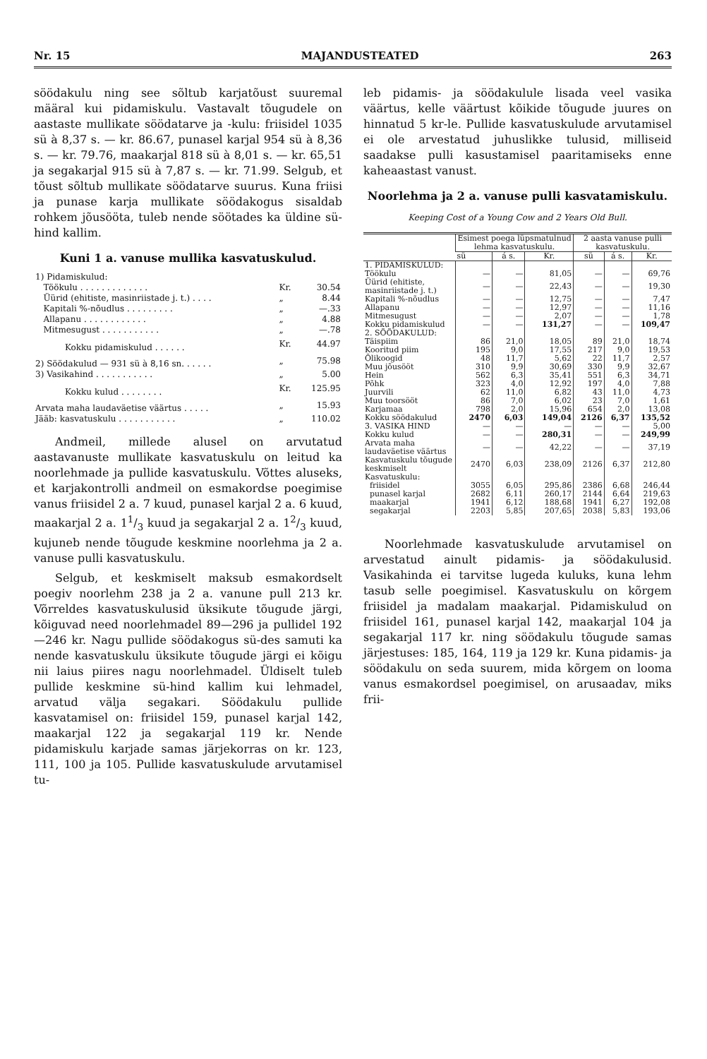Nr. 15 MAJANDUSTEATED 263
söödakulu ning see sõltub karjatõust suuremal määral kui pidamiskulu. Vastavalt tõugudele on aastaste mullikate söödatarve ja -kulu: friisidel 1035 sü à 8,37 s. — kr. 86.67, punasel karjal 954 sü à 8,36 s. — kr. 79.76, maakarjal 818 sü à 8,01 s. — kr. 65,51 ja segakarjal 915 sü à 7,87 s. — kr. 71.99. Selgub, et tõust sõltub mullikate söödatarve suurus. Kuna friisi ja punase karja mullikate söödakogus sisaldab rohkem jõusööta, tuleb nende söötades ka üldine sü-hind kallim.
Kuni 1 a. vanuse mullika kasvatuskulud.
| 1) Pidamiskulud: | | |
| Töökulu . . . . . . . . . . . . . | Kr. | 30.54 |
| Üürid (ehitiste, masinriistade j. t.) . . . . | „ | 8.44 |
| Kapitali %-nõudlus . . . . . . . . . | „ | —.33 |
| Allapanu . . . . . . . . . . . . | „ | 4.88 |
| Mitmesugust . . . . . . . . . . . | „ | —.78 |
| Kokku pidamiskulud . . . . . . | Kr. | 44.97 |
| 2) Söödakulud — 931 sü à 8,16 sn. . . . . . | „ | 75.98 |
| 3) Vasikahind . . . . . . . . . . . | „ | 5.00 |
| Kokku kulud . . . . . . . . | Kr. | 125.95 |
| Arvata maha laudaväetise väärtus . . . . . | „ | 15.93 |
| Jääb: kasvatuskulu . . . . . . . . . . . | „ | 110.02 |
Andmeil, millede alusel on arvutatud aastavanuste mullikate kasvatuskulu on leitud ka noorlehmade ja pullide kasvatuskulu. Võttes aluseks, et karjakontrolli andmeil on esmakordse poegimise vanus friisidel 2 a. 7 kuud, punasel karjal 2 a. 6 kuud, maakarjal 2 a. 11/3 kuud ja segakarjal 2 a. 12/3 kuud, kujuneb nende tõugude keskmine noorlehma ja 2 a. vanuse pulli kasvatuskulu.
Selgub, et keskmiselt maksub esmakordselt poegiv noorlehm 238 ja 2 a. vanune pull 213 kr. Võrreldes kasvatuskulusid üksikute tõugude järgi, kõiguvad need noorlehmadel 89—296 ja pullidel 192—246 kr. Nagu pullide söödakogus sü-des samuti ka nende kasvatuskulu üksikute tõugude järgi ei kõigu nii laius piires nagu noorlehmadel. Üldiselt tuleb pullide keskmine sü-hind kallim kui lehmadel, arvatud välja segakari. Söödakulu pullide kasvatamisel on: friisidel 159, punasel karjal 142, maakarjal 122 ja segakarjal 119 kr. Nende pidamiskulu karjade samas järjekorras on kr. 123, 111, 100 ja 105. Pullide kasvatuskulude arvutamisel tu-
leb pidamis- ja söödakulule lisada veel vasika väärtus, kelle väärtust kõikide tõugude juures on hinnatud 5 kr-le. Pullide kasvatuskulude arvutamisel ei ole arvestatud juhuslikke tulusid, milliseid saadakse pulli kasustamisel paaritamiseks enne kaheaastast vanust.
Noorlehma ja 2 a. vanuse pulli kasvatamiskulu.
Keeping Cost of a Young Cow and 2 Years Old Bull.
| | Esimest poega lüpsmatulnud lehma kasvatuskulu. | | | 2 aasta vanuse pulli kasvatuskulu. | | |
| --- | --- | --- | --- | --- | --- | --- |
| | sü | á s. | Kr. | sü | á s. | Kr. |
| 1. PIDAMISKULUD: | | | | | | |
| Töökulu | — | — | 81,05 | — | — | 69,76 |
| Üürid (ehitiste, masinriistade j. t.) | — | — | 22,43 | — | — | 19,30 |
| Kapitali %-nõudlus | — | — | 12,75 | — | — | 7,47 |
| Allapanu | — | — | 12,97 | — | — | 11,16 |
| Mitmesugust | — | — | 2,07 | — | — | 1,78 |
| Kokku pidamiskulud | — | — | 131,27 | — | — | 109,47 |
| 2. SÖÖDAKULUD: | | | | | | |
| Täispiim | 86 | 21,0 | 18,05 | 89 | 21,0 | 18,74 |
| Kooritud piim | 195 | 9,0 | 17,55 | 217 | 9,0 | 19,53 |
| Õlikoogid | 48 | 11,7 | 5,62 | 22 | 11,7 | 2,57 |
| Muu jõusööt | 310 | 9,9 | 30,69 | 330 | 9,9 | 32,67 |
| Hein | 562 | 6,3 | 35,41 | 551 | 6,3 | 34,71 |
| Põhk | 323 | 4,0 | 12,92 | 197 | 4,0 | 7,88 |
| Juurvili | 62 | 11,0 | 6,82 | 43 | 11,0 | 4,73 |
| Muu toorsööt | 86 | 7,0 | 6,02 | 23 | 7,0 | 1,61 |
| Karjamaa | 798 | 2,0 | 15,96 | 654 | 2,0 | 13,08 |
| Kokku söödakulud | 2470 | 6,03 | 149,04 | 2126 | 6,37 | 135,52 |
| 3. VASIKA HIND | — | — | — | — | — | 5,00 |
| Kokku kulud | — | — | 280,31 | — | — | 249,99 |
| Arvata maha laudaväetise väärtus | — | — | 42,22 | — | — | 37,19 |
| Kasvatuskulu tõugude keskmiselt | 2470 | 6,03 | 238,09 | 2126 | 6,37 | 212,80 |
| Kasvatuskulu: | | | | | | |
| friisidel | 3055 | 6,05 | 295,86 | 2386 | 6,68 | 246,44 |
| punasel karjal | 2682 | 6,11 | 260,17 | 2144 | 6,64 | 219,63 |
| maakarjal | 1941 | 6,12 | 188,68 | 1941 | 6,27 | 192,08 |
| segakarjal | 2203 | 5,85 | 207,65 | 2038 | 5,83 | 193,06 |
Noorlehmade kasvatuskulude arvutamisel on arvestatud ainult pidamis- ja söödakulusid. Vasikahinda ei tarvitse lugeda kuluks, kuna lehm tasub selle poegimisel. Kasvatuskulu on kõrgem friisidel ja madalam maakarjal. Pidamiskulud on friisidel 161, punasel karjal 142, maakarjal 104 ja segakarjal 117 kr. ning söödakulu tõugude samas järjestuses: 185, 164, 119 ja 129 kr. Kuna pidamis- ja söödakulu on seda suurem, mida kõrgem on looma vanus esmakordsel poegimisel, on arusaadav, miks frii-